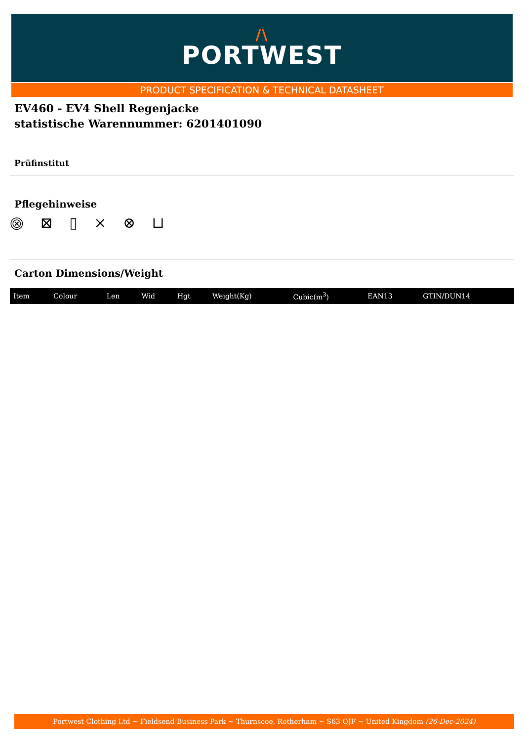/\
PORTWEST
PRODUCT SPECIFICATION & TECHNICAL DATASHEET
EV460 - EV4 Shell Regenjacke
statistische Warennummer: 6201401090
Prüfinstitut
Pflegehinweise
⨷ ⊠ ▯ ⨯ ⊗ ⊔
Carton Dimensions/Weight
| Item | Colour | Len | Wid | Hgt | Weight(Kg) | Cubic(m<sup>3</sup>) | EAN13 | GTIN/DUN14 |
| --- | --- | --- | --- | --- | --- | --- | --- | --- |
Portwest Clothing Ltd ~ Fieldsend Business Park ~ Thurnscoe, Rotherham ~ S63 OJF ~ United Kingdom (26-Dec-2024)